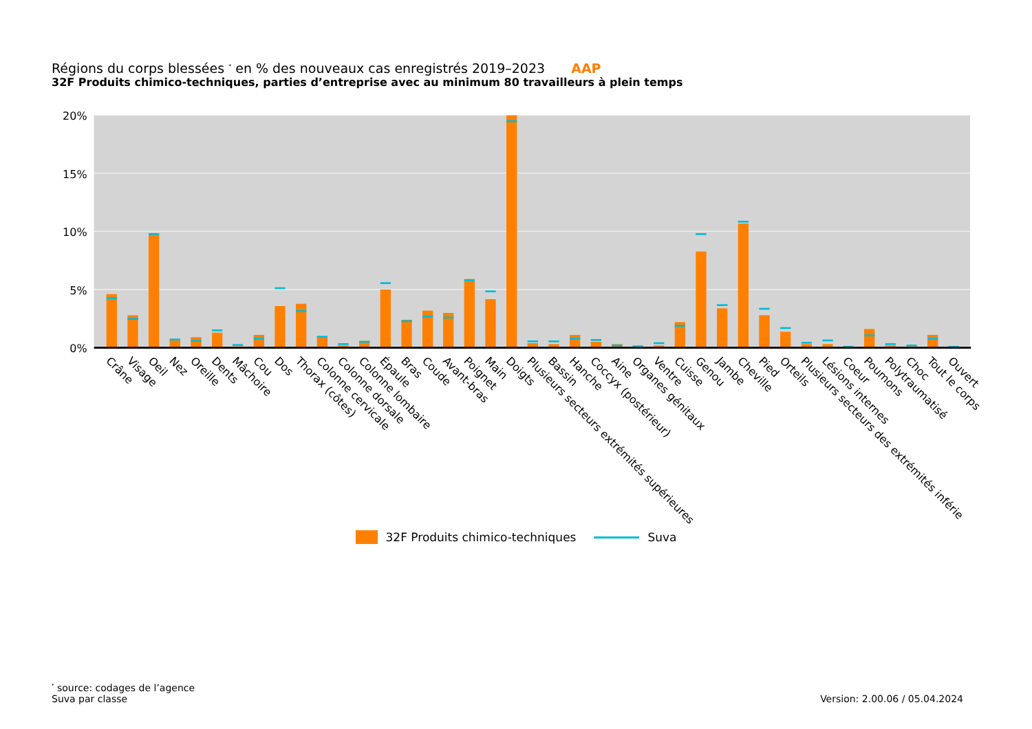Régions du corps blessées <sup>*</sup> en % des nouveaux cas enregistrés 2019–2023 AAP
32F Produits chimico-techniques, parties d’entreprise avec au minimum 80 travailleurs à plein temps
20%
15%
10%
5%
0%
Crâne
Visage
Oeil
Nez
Oreille
Dents
Mâchoire
Cou
Dos
Thorax (côtes)
Colonne cervicale
Colonne dorsale
Colonne lombaire
Épaule
Bras
Coude
Avant-bras
Poignet
Main
Doigts
Plusieurs secteurs extrémités supérieures
Bassin
Hanche
Coccyx (postérieur)
Aine
Organes génitaux
Ventre
Cuisse
Genou
Jambe
Cheville
Pied
Orteils
Plusieurs secteurs des extrémités inférie
Lésions internes
Coeur
Poumons
Polytraumatisé
Choc
Tout le corps
Ouvert
32F Produits chimico-techniques Suva
<sup>*</sup> source: codages de l’agence
Suva par classe
Version: 2.00.06 / 05.04.2024